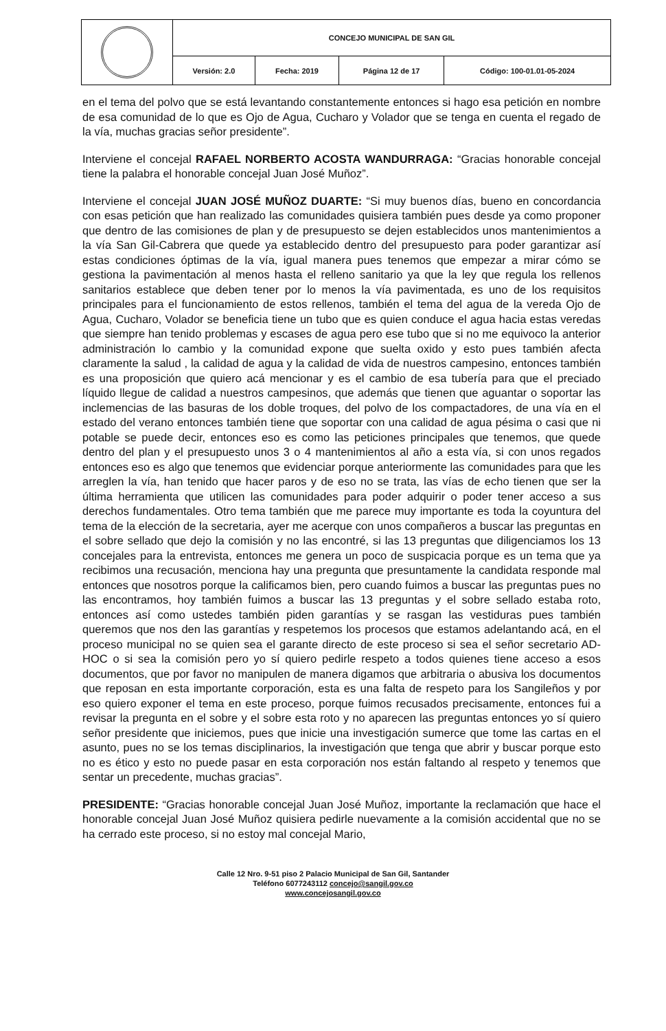| | CONCEJO MUNICIPAL DE SAN GIL | | | |
| | Versión: 2.0 | Fecha: 2019 | Página 12 de 17 | Código: 100-01.01-05-2024 |
en el tema del polvo que se está levantando constantemente entonces si hago esa petición en nombre de esa comunidad de lo que es Ojo de Agua, Cucharo y Volador que se tenga en cuenta el regado de la vía, muchas gracias señor presidente”.
Interviene el concejal RAFAEL NORBERTO ACOSTA WANDURRAGA: “Gracias honorable concejal tiene la palabra el honorable concejal Juan José Muñoz”.
Interviene el concejal JUAN JOSÉ MUÑOZ DUARTE: “Si muy buenos días, bueno en concordancia con esas petición que han realizado las comunidades quisiera también pues desde ya como proponer que dentro de las comisiones de plan y de presupuesto se dejen establecidos unos mantenimientos a la vía San Gil-Cabrera que quede ya establecido dentro del presupuesto para poder garantizar así estas condiciones óptimas de la vía, igual manera pues tenemos que empezar a mirar cómo se gestiona la pavimentación al menos hasta el relleno sanitario ya que la ley que regula los rellenos sanitarios establece que deben tener por lo menos la vía pavimentada, es uno de los requisitos principales para el funcionamiento de estos rellenos, también el tema del agua de la vereda Ojo de Agua, Cucharo, Volador se beneficia tiene un tubo que es quien conduce el agua hacia estas veredas que siempre han tenido problemas y escases de agua pero ese tubo que si no me equivoco la anterior administración lo cambio y la comunidad expone que suelta oxido y esto pues también afecta claramente la salud , la calidad de agua y la calidad de vida de nuestros campesino, entonces también es una proposición que quiero acá mencionar y es el cambio de esa tubería para que el preciado líquido llegue de calidad a nuestros campesinos, que además que tienen que aguantar o soportar las inclemencias de las basuras de los doble troques, del polvo de los compactadores, de una vía en el estado del verano entonces también tiene que soportar con una calidad de agua pésima o casi que ni potable se puede decir, entonces eso es como las peticiones principales que tenemos, que quede dentro del plan y el presupuesto unos 3 o 4 mantenimientos al año a esta vía, si con unos regados entonces eso es algo que tenemos que evidenciar porque anteriormente las comunidades para que les arreglen la vía, han tenido que hacer paros y de eso no se trata, las vías de echo tienen que ser la última herramienta que utilicen las comunidades para poder adquirir o poder tener acceso a sus derechos fundamentales. Otro tema también que me parece muy importante es toda la coyuntura del tema de la elección de la secretaria, ayer me acerque con unos compañeros a buscar las preguntas en el sobre sellado que dejo la comisión y no las encontré, si las 13 preguntas que diligenciamos los 13 concejales para la entrevista, entonces me genera un poco de suspicacia porque es un tema que ya recibimos una recusación, menciona hay una pregunta que presuntamente la candidata responde mal entonces que nosotros porque la calificamos bien, pero cuando fuimos a buscar las preguntas pues no las encontramos, hoy también fuimos a buscar las 13 preguntas y el sobre sellado estaba roto, entonces así como ustedes también piden garantías y se rasgan las vestiduras pues también queremos que nos den las garantías y respetemos los procesos que estamos adelantando acá, en el proceso municipal no se quien sea el garante directo de este proceso si sea el señor secretario AD-HOC o si sea la comisión pero yo sí quiero pedirle respeto a todos quienes tiene acceso a esos documentos, que por favor no manipulen de manera digamos que arbitraria o abusiva los documentos que reposan en esta importante corporación, esta es una falta de respeto para los Sangileños y por eso quiero exponer el tema en este proceso, porque fuimos recusados precisamente, entonces fui a revisar la pregunta en el sobre y el sobre esta roto y no aparecen las preguntas entonces yo sí quiero señor presidente que iniciemos, pues que inicie una investigación sumerce que tome las cartas en el asunto, pues no se los temas disciplinarios, la investigación que tenga que abrir y buscar porque esto no es ético y esto no puede pasar en esta corporación nos están faltando al respeto y tenemos que sentar un precedente, muchas gracias”.
PRESIDENTE: “Gracias honorable concejal Juan José Muñoz, importante la reclamación que hace el honorable concejal Juan José Muñoz quisiera pedirle nuevamente a la comisión accidental que no se ha cerrado este proceso, si no estoy mal concejal Mario,
Calle 12 Nro. 9-51 piso 2 Palacio Municipal de San Gil, Santander
Teléfono 6077243112 concejo@sangil.gov.co
www.concejosangil.gov.co